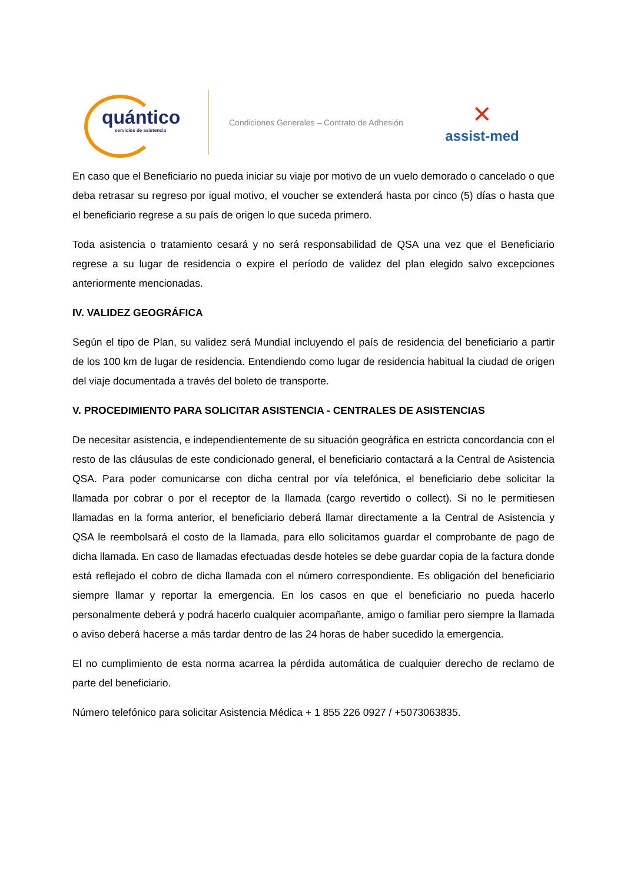quántico
servicios de asistencia
Condiciones Generales – Contrato de Adhesión
✕
assist-med
En caso que el Beneficiario no pueda iniciar su viaje por motivo de un vuelo demorado o cancelado o que deba retrasar su regreso por igual motivo, el voucher se extenderá hasta por cinco (5) días o hasta que el beneficiario regrese a su país de origen lo que suceda primero.
Toda asistencia o tratamiento cesará y no será responsabilidad de QSA una vez que el Beneficiario regrese a su lugar de residencia o expire el período de validez del plan elegido salvo excepciones anteriormente mencionadas.
IV. VALIDEZ GEOGRÁFICA
Según el tipo de Plan, su validez será Mundial incluyendo el país de residencia del beneficiario a partir de los 100 km de lugar de residencia. Entendiendo como lugar de residencia habitual la ciudad de origen del viaje documentada a través del boleto de transporte.
V. PROCEDIMIENTO PARA SOLICITAR ASISTENCIA - CENTRALES DE ASISTENCIAS
De necesitar asistencia, e independientemente de su situación geográfica en estricta concordancia con el resto de las cláusulas de este condicionado general, el beneficiario contactará a la Central de Asistencia QSA. Para poder comunicarse con dicha central por vía telefónica, el beneficiario debe solicitar la llamada por cobrar o por el receptor de la llamada (cargo revertido o collect). Si no le permitiesen llamadas en la forma anterior, el beneficiario deberá llamar directamente a la Central de Asistencia y QSA le reembolsará el costo de la llamada, para ello solicitamos guardar el comprobante de pago de dicha llamada. En caso de llamadas efectuadas desde hoteles se debe guardar copia de la factura donde está reflejado el cobro de dicha llamada con el número correspondiente. Es obligación del beneficiario siempre llamar y reportar la emergencia. En los casos en que el beneficiario no pueda hacerlo personalmente deberá y podrá hacerlo cualquier acompañante, amigo o familiar pero siempre la llamada o aviso deberá hacerse a más tardar dentro de las 24 horas de haber sucedido la emergencia.
El no cumplimiento de esta norma acarrea la pérdida automática de cualquier derecho de reclamo de parte del beneficiario.
Número telefónico para solicitar Asistencia Médica + 1 855 226 0927 / +5073063835.